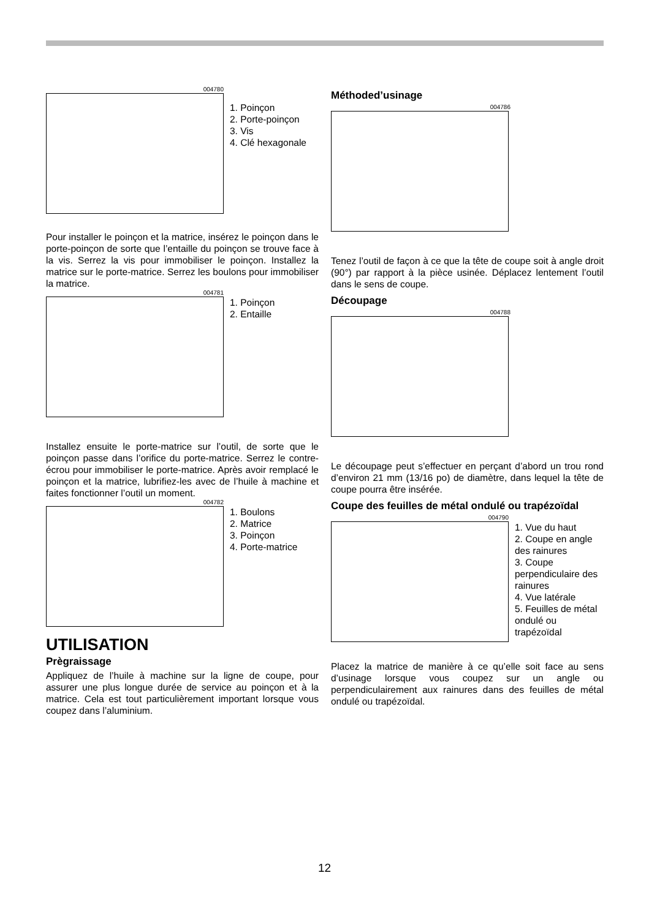004780
1. Poinçon
2. Porte-poinçon
3. Vis
4. Clé hexagonale
Pour installer le poinçon et la matrice, insérez le poinçon dans le porte-poinçon de sorte que l’entaille du poinçon se trouve face à la vis. Serrez la vis pour immobiliser le poinçon. Installez la matrice sur le porte-matrice. Serrez les boulons pour immobiliser la matrice.
004781
1. Poinçon
2. Entaille
Installez ensuite le porte-matrice sur l’outil, de sorte que le poinçon passe dans l’orifice du porte-matrice. Serrez le contre-écrou pour immobiliser le porte-matrice. Après avoir remplacé le poinçon et la matrice, lubrifiez-les avec de l’huile à machine et faites fonctionner l’outil un moment.
004782
1. Boulons
2. Matrice
3. Poinçon
4. Porte-matrice
UTILISATION
Prègraissage
Appliquez de l’huile à machine sur la ligne de coupe, pour assurer une plus longue durée de service au poinçon et à la matrice. Cela est tout particulièrement important lorsque vous coupez dans l’aluminium.
Méthoded’usinage
004786
Tenez l’outil de façon à ce que la tête de coupe soit à angle droit (90°) par rapport à la pièce usinée. Déplacez lentement l’outil dans le sens de coupe.
Découpage
004788
Le découpage peut s’effectuer en perçant d’abord un trou rond d’environ 21 mm (13/16 po) de diamètre, dans lequel la tête de coupe pourra être insérée.
Coupe des feuilles de métal ondulé ou trapézoïdal
004790
1. Vue du haut
2. Coupe en angle des rainures
3. Coupe perpendiculaire des rainures
4. Vue latérale
5. Feuilles de métal ondulé ou trapézoïdal
Placez la matrice de manière à ce qu’elle soit face au sens d’usinage lorsque vous coupez sur un angle ou perpendiculairement aux rainures dans des feuilles de métal ondulé ou trapézoïdal.
12